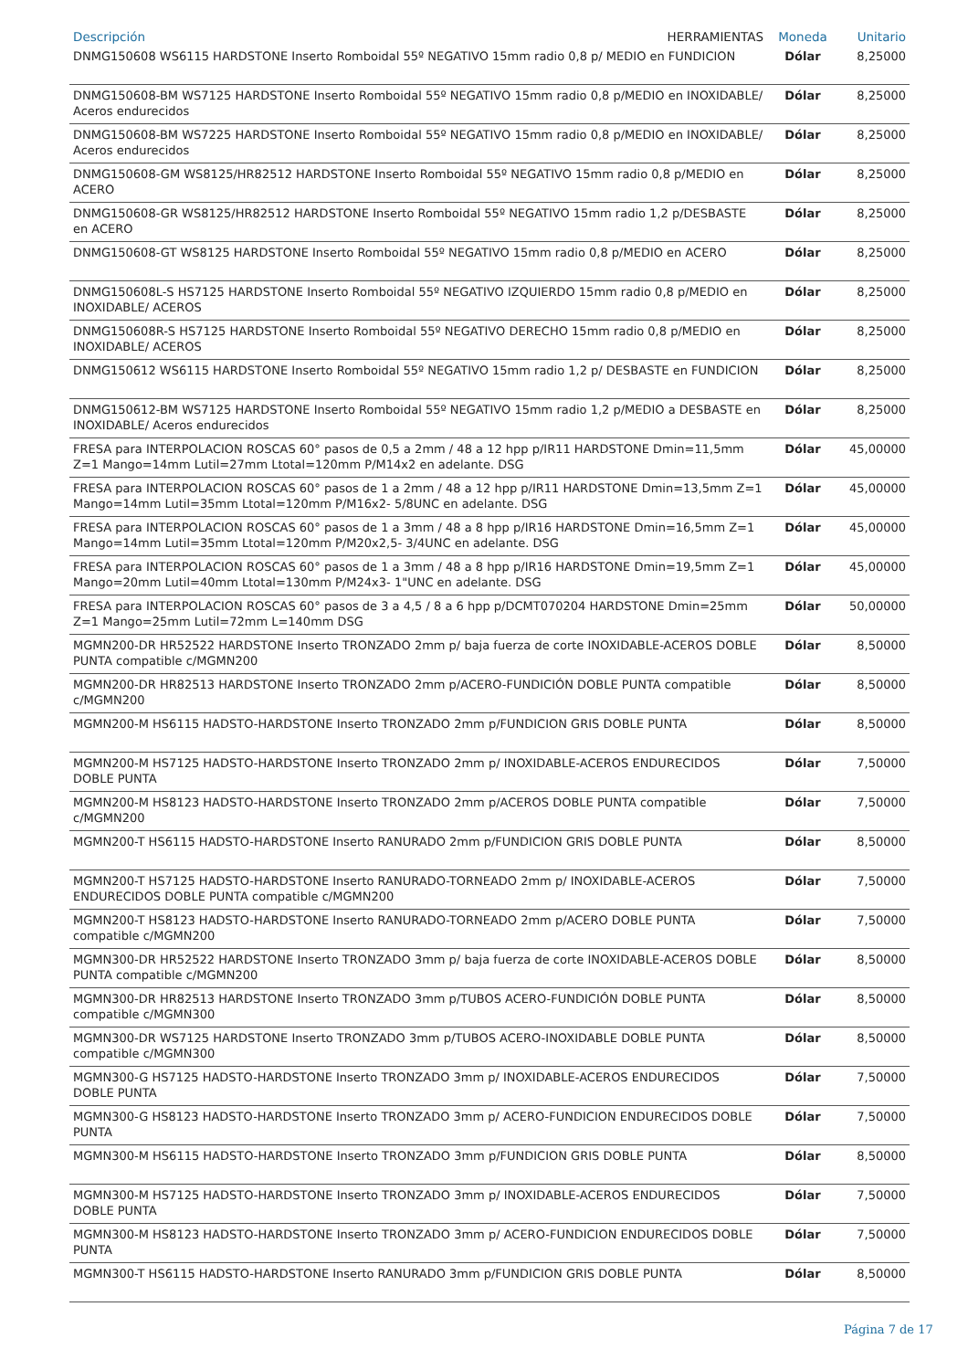| Descripción HERRAMIENTAS | Moneda | Unitario |
| --- | --- | --- |
| DNMG150608 WS6115 HARDSTONE Inserto Romboidal 55º NEGATIVO 15mm radio 0,8 p/ MEDIO en FUNDICION | Dólar | 8,25000 |
| DNMG150608-BM WS7125 HARDSTONE Inserto Romboidal 55º NEGATIVO 15mm radio 0,8 p/MEDIO en INOXIDABLE/ Aceros endurecidos | Dólar | 8,25000 |
| DNMG150608-BM WS7225 HARDSTONE Inserto Romboidal 55º NEGATIVO 15mm radio 0,8 p/MEDIO en INOXIDABLE/ Aceros endurecidos | Dólar | 8,25000 |
| DNMG150608-GM WS8125/HR82512 HARDSTONE Inserto Romboidal 55º NEGATIVO 15mm radio 0,8 p/MEDIO en ACERO | Dólar | 8,25000 |
| DNMG150608-GR WS8125/HR82512 HARDSTONE Inserto Romboidal 55º NEGATIVO 15mm radio 1,2 p/DESBASTE en ACERO | Dólar | 8,25000 |
| DNMG150608-GT WS8125 HARDSTONE Inserto Romboidal 55º NEGATIVO 15mm radio 0,8 p/MEDIO en ACERO | Dólar | 8,25000 |
| DNMG150608L-S HS7125 HARDSTONE Inserto Romboidal 55º NEGATIVO IZQUIERDO 15mm radio 0,8 p/MEDIO en INOXIDABLE/ ACEROS | Dólar | 8,25000 |
| DNMG150608R-S HS7125 HARDSTONE Inserto Romboidal 55º NEGATIVO DERECHO 15mm radio 0,8 p/MEDIO en INOXIDABLE/ ACEROS | Dólar | 8,25000 |
| DNMG150612 WS6115 HARDSTONE Inserto Romboidal 55º NEGATIVO 15mm radio 1,2 p/ DESBASTE en FUNDICION | Dólar | 8,25000 |
| DNMG150612-BM WS7125 HARDSTONE Inserto Romboidal 55º NEGATIVO 15mm radio 1,2 p/MEDIO a DESBASTE en INOXIDABLE/ Aceros endurecidos | Dólar | 8,25000 |
| FRESA para INTERPOLACION ROSCAS 60° pasos de 0,5 a 2mm / 48 a 12 hpp p/IR11 HARDSTONE Dmin=11,5mm Z=1 Mango=14mm Lutil=27mm Ltotal=120mm P/M14x2 en adelante. DSG | Dólar | 45,00000 |
| FRESA para INTERPOLACION ROSCAS 60° pasos de 1 a 2mm / 48 a 12 hpp p/IR11 HARDSTONE Dmin=13,5mm Z=1 Mango=14mm Lutil=35mm Ltotal=120mm P/M16x2- 5/8UNC en adelante. DSG | Dólar | 45,00000 |
| FRESA para INTERPOLACION ROSCAS 60° pasos de 1 a 3mm / 48 a 8 hpp p/IR16 HARDSTONE Dmin=16,5mm Z=1 Mango=14mm Lutil=35mm Ltotal=120mm P/M20x2,5- 3/4UNC en adelante. DSG | Dólar | 45,00000 |
| FRESA para INTERPOLACION ROSCAS 60° pasos de 1 a 3mm / 48 a 8 hpp p/IR16 HARDSTONE Dmin=19,5mm Z=1 Mango=20mm Lutil=40mm Ltotal=130mm P/M24x3- 1"UNC en adelante. DSG | Dólar | 45,00000 |
| FRESA para INTERPOLACION ROSCAS 60° pasos de 3 a 4,5 / 8 a 6 hpp p/DCMT070204 HARDSTONE Dmin=25mm Z=1 Mango=25mm Lutil=72mm L=140mm DSG | Dólar | 50,00000 |
| MGMN200-DR HR52522 HARDSTONE Inserto TRONZADO 2mm p/ baja fuerza de corte INOXIDABLE-ACEROS DOBLE PUNTA compatible c/MGMN200 | Dólar | 8,50000 |
| MGMN200-DR HR82513 HARDSTONE Inserto TRONZADO 2mm p/ACERO-FUNDICIÓN DOBLE PUNTA compatible c/MGMN200 | Dólar | 8,50000 |
| MGMN200-M HS6115 HADSTO-HARDSTONE Inserto TRONZADO 2mm p/FUNDICION GRIS DOBLE PUNTA | Dólar | 8,50000 |
| MGMN200-M HS7125 HADSTO-HARDSTONE Inserto TRONZADO 2mm p/ INOXIDABLE-ACEROS ENDURECIDOS DOBLE PUNTA | Dólar | 7,50000 |
| MGMN200-M HS8123 HADSTO-HARDSTONE Inserto TRONZADO 2mm p/ACEROS DOBLE PUNTA compatible c/MGMN200 | Dólar | 7,50000 |
| MGMN200-T HS6115 HADSTO-HARDSTONE Inserto RANURADO 2mm p/FUNDICION GRIS DOBLE PUNTA | Dólar | 8,50000 |
| MGMN200-T HS7125 HADSTO-HARDSTONE Inserto RANURADO-TORNEADO 2mm p/ INOXIDABLE-ACEROS ENDURECIDOS DOBLE PUNTA compatible c/MGMN200 | Dólar | 7,50000 |
| MGMN200-T HS8123 HADSTO-HARDSTONE Inserto RANURADO-TORNEADO 2mm p/ACERO DOBLE PUNTA compatible c/MGMN200 | Dólar | 7,50000 |
| MGMN300-DR HR52522 HARDSTONE Inserto TRONZADO 3mm p/ baja fuerza de corte INOXIDABLE-ACEROS DOBLE PUNTA compatible c/MGMN200 | Dólar | 8,50000 |
| MGMN300-DR HR82513 HARDSTONE Inserto TRONZADO 3mm p/TUBOS ACERO-FUNDICIÓN DOBLE PUNTA compatible c/MGMN300 | Dólar | 8,50000 |
| MGMN300-DR WS7125 HARDSTONE Inserto TRONZADO 3mm p/TUBOS ACERO-INOXIDABLE DOBLE PUNTA compatible c/MGMN300 | Dólar | 8,50000 |
| MGMN300-G HS7125 HADSTO-HARDSTONE Inserto TRONZADO 3mm p/ INOXIDABLE-ACEROS ENDURECIDOS DOBLE PUNTA | Dólar | 7,50000 |
| MGMN300-G HS8123 HADSTO-HARDSTONE Inserto TRONZADO 3mm p/ ACERO-FUNDICION ENDURECIDOS DOBLE PUNTA | Dólar | 7,50000 |
| MGMN300-M HS6115 HADSTO-HARDSTONE Inserto TRONZADO 3mm p/FUNDICION GRIS DOBLE PUNTA | Dólar | 8,50000 |
| MGMN300-M HS7125 HADSTO-HARDSTONE Inserto TRONZADO 3mm p/ INOXIDABLE-ACEROS ENDURECIDOS DOBLE PUNTA | Dólar | 7,50000 |
| MGMN300-M HS8123 HADSTO-HARDSTONE Inserto TRONZADO 3mm p/ ACERO-FUNDICION ENDURECIDOS DOBLE PUNTA | Dólar | 7,50000 |
| MGMN300-T HS6115 HADSTO-HARDSTONE Inserto RANURADO 3mm p/FUNDICION GRIS DOBLE PUNTA | Dólar | 8,50000 |
Página 7 de 17